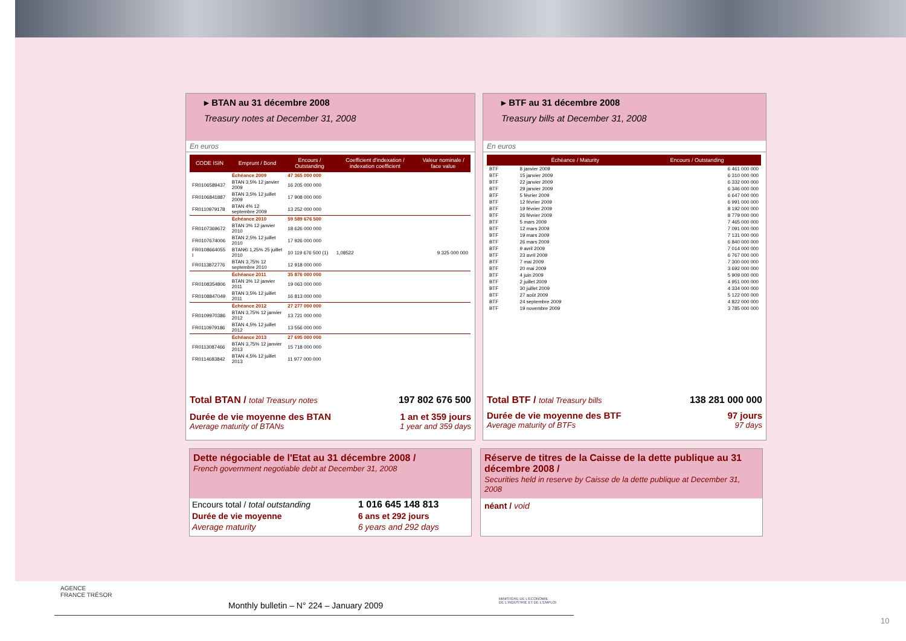▸ BTAN au 31 décembre 2008
Treasury notes at December 31, 2008
En euros
| CODE ISIN | Emprunt / Bond | Encours / Outstanding | Coefficient d'indexation / indexation coefficient | Valeur nominale / face value |
| --- | --- | --- | --- | --- |
| | Échéance 2009 | 47 365 000 000 | | |
| FR0106589437 | BTAN 3,5% 12 janvier 2009 | 16 205 000 000 | | |
| FR0106841887 | BTAN 3,5% 12 juillet 2009 | 17 908 000 000 | | |
| FR0110979178 | BTAN 4% 12 septembre 2009 | 13 252 000 000 | | |
| | Échéance 2010 | 59 589 676 500 | | |
| FR0107369672 | BTAN 3% 12 janvier 2010 | 18 626 000 000 | | |
| FR0107674006 | BTAN 2,5% 12 juillet 2010 | 17 926 000 000 | | |
| FR0108664055 I | BTAN€i 1,25% 25 juillet 2010 | 10 119 676 500 (1) | 1,08522 | 9 325 000 000 |
| FR0113872776 | BTAN 3,75% 12 septembre 2010 | 12 918 000 000 | | |
| | Échéance 2011 | 35 876 000 000 | | |
| FR0108354806 | BTAN 3% 12 janvier 2011 | 19 063 000 000 | | |
| FR0108847049 | BTAN 3,5% 12 juillet 2011 | 16 813 000 000 | | |
| | Échéance 2012 | 27 277 000 000 | | |
| FR0109970386 | BTAN 3,75% 12 janvier 2012 | 13 721 000 000 | | |
| FR0110979186 | BTAN 4,5% 12 juillet 2012 | 13 556 000 000 | | |
| | Échéance 2013 | 27 695 000 000 | | |
| FR0113087466 | BTAN 3,75% 12 janvier 2013 | 15 718 000 000 | | |
| FR0114683842 | BTAN 4,5% 12 juillet 2013 | 11 977 000 000 | | |
Total BTAN / total Treasury notes 197 802 676 500
Durée de vie moyenne des BTAN 1 an et 359 jours
Average maturity of BTANs 1 year and 359 days
▸ BTF au 31 décembre 2008
Treasury bills at December 31, 2008
En euros
| | Échéance / Maturity | Encours / Outstanding |
| --- | --- | --- |
| BTF | 8 janvier 2009 | 6 461 000 000 |
| BTF | 15 janvier 2009 | 6 310 000 000 |
| BTF | 22 janvier 2009 | 6 332 000 000 |
| BTF | 29 janvier 2009 | 6 346 000 000 |
| BTF | 5 février 2009 | 6 647 000 000 |
| BTF | 12 février 2009 | 6 991 000 000 |
| BTF | 19 février 2009 | 8 192 000 000 |
| BTF | 26 février 2009 | 8 779 000 000 |
| BTF | 5 mars 2009 | 7 465 000 000 |
| BTF | 12 mars 2009 | 7 091 000 000 |
| BTF | 19 mars 2009 | 7 131 000 000 |
| BTF | 26 mars 2009 | 6 840 000 000 |
| BTF | 9 avril 2009 | 7 014 000 000 |
| BTF | 23 avril 2009 | 6 767 000 000 |
| BTF | 7 mai 2009 | 7 300 000 000 |
| BTF | 20 mai 2009 | 3 692 000 000 |
| BTF | 4 juin 2009 | 5 909 000 000 |
| BTF | 2 juillet 2009 | 4 951 000 000 |
| BTF | 30 juillet 2009 | 4 334 000 000 |
| BTF | 27 août 2009 | 5 122 000 000 |
| BTF | 24 septembre 2009 | 4 822 000 000 |
| BTF | 19 novembre 2009 | 3 785 000 000 |
Total BTF / total Treasury bills 138 281 000 000
Durée de vie moyenne des BTF 97 jours
Average maturity of BTFs 97 days
Dette négociable de l'Etat au 31 décembre 2008 /
French government negotiable debt at December 31, 2008
| Encours total / total outstanding | 1 016 645 148 813 |
| Durée de vie moyenne | 6 ans et 292 jours |
| Average maturity | 6 years and 292 days |
Réserve de titres de la Caisse de la dette publique au 31 décembre 2008 /
Securities held in reserve by Caisse de la dette publique at December 31, 2008
néant / void
AGENCE
FRANCE TRÉSOR
Monthly bulletin – N° 224 – January 2009
MINISTÈRE DE L'ÉCONOMIE
DE L'INDUSTRIE ET DE L'EMPLOI
10